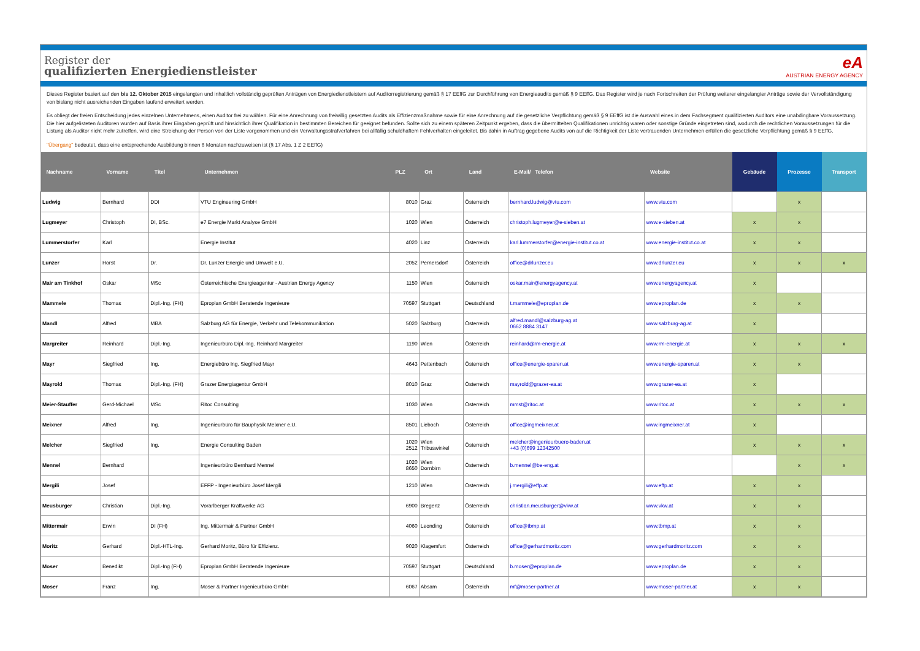Register der
qualifizierten Energiedienstleister
eA
AUSTRIAN ENERGY AGENCY
Dieses Register basiert auf den bis 12. Oktober 2015 eingelangten und inhaltlich vollständig geprüften Anträgen von Energiedienstleistern auf Auditorregistrierung gemäß § 17 EEffG zur Durchführung von Energieaudits gemäß § 9 EEffG. Das Register wird je nach Fortschreiten der Prüfung weiterer eingelangter Anträge sowie der Vervollständigung von bislang nicht ausreichenden Eingaben laufend erweitert werden.
Es obliegt der freien Entscheidung jedes einzelnen Unternehmens, einen Auditor frei zu wählen. Für eine Anrechnung von freiwillig gesetzten Audits als Effizienzmaßnahme sowie für eine Anrechnung auf die gesetzliche Verpflichtung gemäß § 9 EEffG ist die Auswahl eines in dem Fachsegment qualifizierten Auditors eine unabdingbare Voraussetzung. Die hier aufgelisteten Auditoren wurden auf Basis ihrer Eingaben geprüft und hinsichtlich ihrer Qualifikation in bestimmten Bereichen für geeignet befunden. Sollte sich zu einem späteren Zeitpunkt ergeben, dass die übermittelten Qualifikationen unrichtig waren oder sonstige Gründe eingetreten sind, wodurch die rechtlichen Voraussetzungen für die Listung als Auditor nicht mehr zutreffen, wird eine Streichung der Person von der Liste vorgenommen und ein Verwaltungsstrafverfahren bei allfällig schuldhaftem Fehlverhalten eingeleitet. Bis dahin in Auftrag gegebene Audits von auf die Richtigkeit der Liste vertrauenden Unternehmen erfüllen die gesetzliche Verpflichtung gemäß § 9 EEffG.
"Übergang" bedeutet, dass eine entsprechende Ausbildung binnen 6 Monaten nachzuweisen ist (§ 17 Abs. 1 Z 2 EEffG)
| Nachname | Vorname | Titel | Unternehmen | PLZ | Ort | Land | E-Mail/ Telefon | Website | Gebäude | Prozesse | Transport |
| --- | --- | --- | --- | --- | --- | --- | --- | --- | --- | --- | --- |
| Ludwig | Bernhard | DDI | VTU Engineering GmbH | 8010 | Graz | Österreich | bernhard.ludwig@vtu.com | www.vtu.com | | x | |
| Lugmeyer | Christoph | DI, BSc. | e7 Energie Markt Analyse GmbH | 1020 | Wien | Österreich | christoph.lugmeyer@e-sieben.at | www.e-sieben.at | x | x | |
| Lummerstorfer | Karl | | Energie Institut | 4020 | Linz | Österreich | karl.lummerstorfer@energie-institut.co.at | www.energie-institut.co.at | x | x | |
| Lunzer | Horst | Dr. | Dr. Lunzer Energie und Umwelt e.U. | 2052 | Pernersdorf | Österreich | office@drlunzer.eu | www.drlunzer.eu | x | x | x |
| Mair am Tinkhof | Oskar | MSc | Österreichische Energieagentur - Austrian Energy Agency | 1150 | Wien | Österreich | oskar.mair@energyagency.at | www.energyagency.at | x | | |
| Mammele | Thomas | Dipl.-Ing. (FH) | Eproplan GmbH Beratende Ingenieure | 70597 | Stuttgart | Deutschland | t.mammele@eproplan.de | www.eproplan.de | x | x | |
| Mandl | Alfred | MBA | Salzburg AG für Energie, Verkehr und Telekommunikation | 5020 | Salzburg | Österreich | alfred.mandl@salzburg-ag.at 0662 8884 3147 | www.salzburg-ag.at | x | | |
| Margreiter | Reinhard | Dipl.-Ing. | Ingenieurbüro Dipl.-Ing. Reinhard Margreiter | 1190 | Wien | Österreich | reinhard@rm-energie.at | www.rm-energie.at | x | x | x |
| Mayr | Siegfried | Ing. | Energiebüro Ing. Siegfried Mayr | 4643 | Pettenbach | Österreich | office@energie-sparen.at | www.energie-sparen.at | x | x | |
| Mayrold | Thomas | Dipl.-Ing. (FH) | Grazer Energiagentur GmbH | 8010 | Graz | Österreich | mayrold@grazer-ea.at | www.grazer-ea.at | x | | |
| Meier-Stauffer | Gerd-Michael | MSc | Ritoc Consulting | 1030 | Wien | Österreich | mmst@ritoc.at | www.ritoc.at | x | x | x |
| Meixner | Alfred | Ing. | Ingenieurbüro für Bauphysik Meixner e.U. | 8501 | Lieboch | Österreich | office@ingmeixner.at | www.ingmeixner.at | x | | |
| Melcher | Siegfried | Ing. | Energie Consulting Baden | 1020 2512 | Wien Tribuswinkel | Österreich | melcher@ingenieurbuero-baden.at +43 (0)699 12342500 | | x | x | x |
| Mennel | Bernhard | | Ingenieurbüro Bernhard Mennel | 1020 8650 | Wien Dornbirn | Österreich | b.mennel@be-eng.at | | | x | x |
| Mergili | Josef | | EFFP - Ingenieurbüro Josef Mergili | 1210 | Wien | Österreich | j.mergili@effp.at | www.effp.at | x | x | |
| Meusburger | Christian | Dipl.-Ing. | Vorarlberger Kraftwerke AG | 6900 | Bregenz | Österreich | christian.meusburger@vkw.at | www.vkw.at | x | x | |
| Mittermair | Erwin | DI (FH) | Ing. Mittermair & Partner GmbH | 4060 | Leonding | Österreich | office@tbmp.at | www.tbmp.at | x | x | |
| Moritz | Gerhard | Dipl.-HTL-Ing. | Gerhard Moritz, Büro für Effizienz. | 9020 | Klagemfurt | Österreich | office@gerhardmoritz.com | www.gerhardmoritz.com | x | x | |
| Moser | Benedikt | Dipl.-Ing (FH) | Eproplan GmbH Beratende Ingenieure | 70597 | Stuttgart | Deutschland | b.moser@eproplan.de | www.eproplan.de | x | x | |
| Moser | Franz | Ing. | Moser & Partner Ingenieurbüro GmbH | 6067 | Absam | Österreich | mf@moser-partner.at | www.moser-partner.at | x | x | |